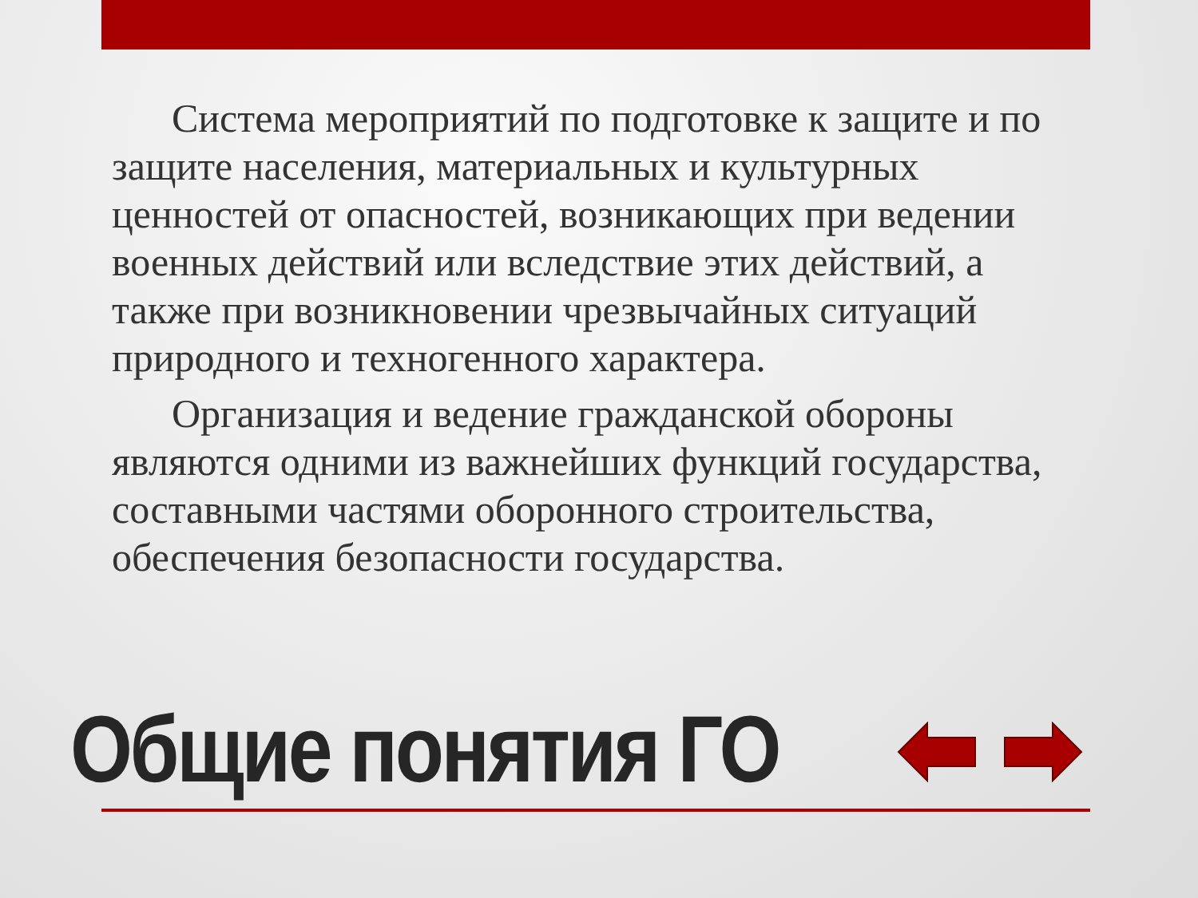Система мероприятий по подготовке к защите и по защите населения, материальных и культурных ценностей от опасностей, возникающих при ведении военных действий или вследствие этих действий, а также при возникновении чрезвычайных ситуаций природного и техногенного характера.
Организация и ведение гражданской обороны являются одними из важнейших функций государства, составными частями оборонного строительства, обеспечения безопасности государства.
Общие понятия ГО